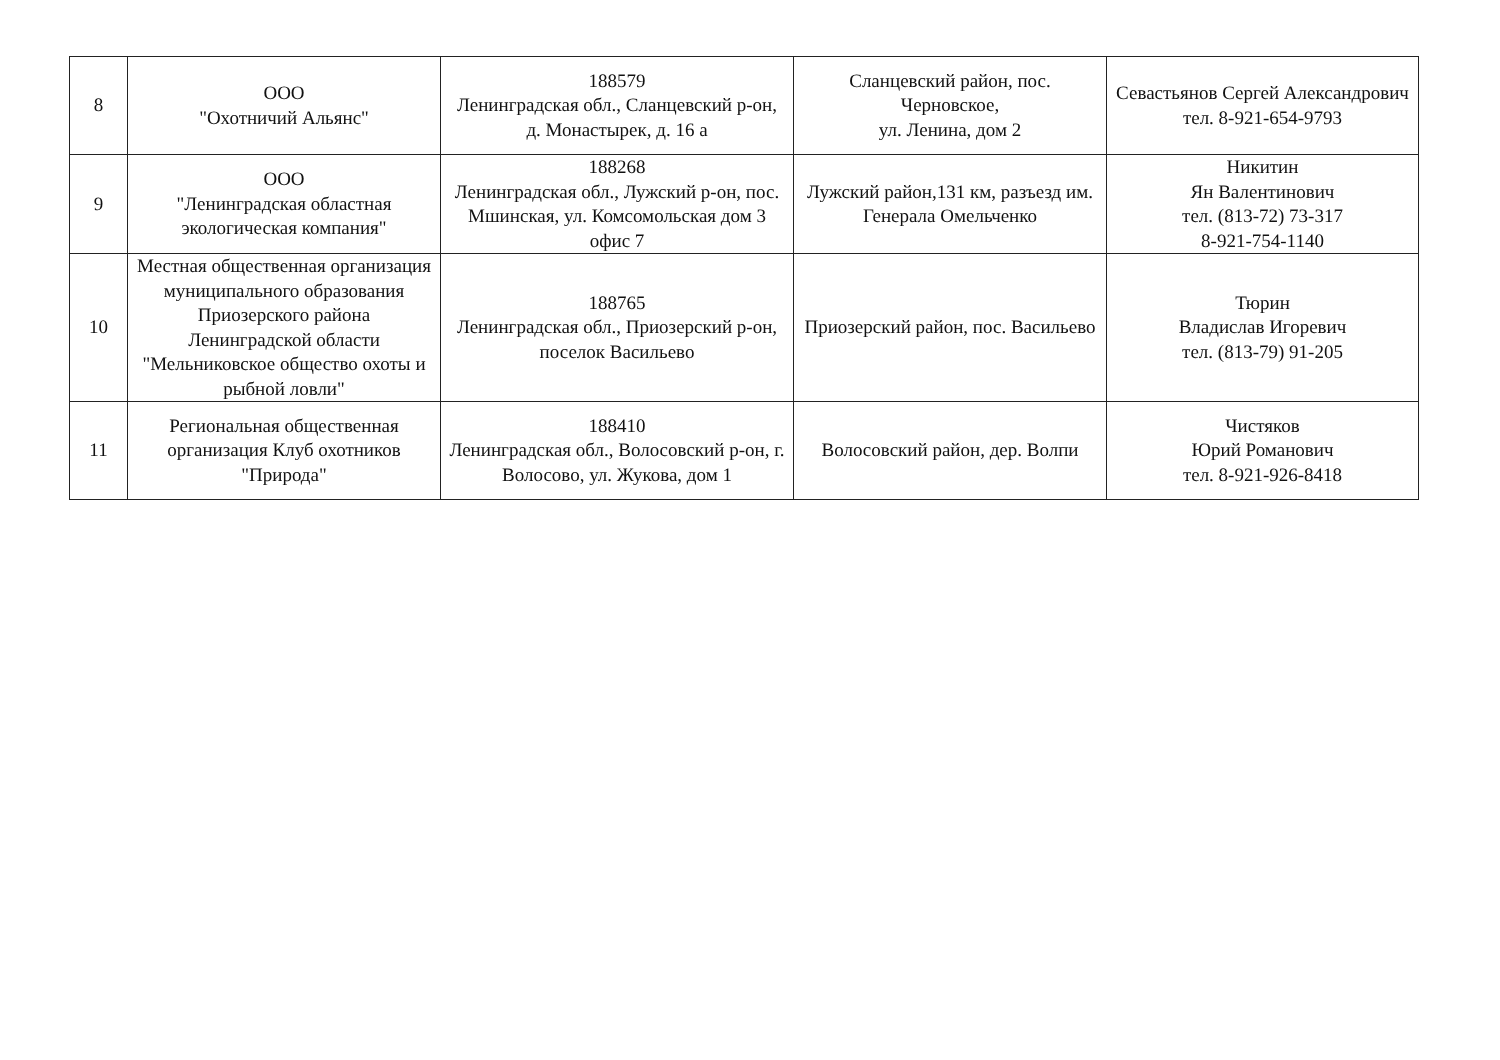| 8 | ООО "Охотничий Альянс" | 188579 Ленинградская обл., Сланцевский р-он, д. Монастырек, д. 16 а | Сланцевский район, пос. Черновское, ул. Ленина, дом 2 | Севастьянов Сергей Александрович тел. 8-921-654-9793 |
| 9 | ООО "Ленинградская областная экологическая компания" | 188268 Ленинградская обл., Лужский р-он, пос. Мшинская, ул. Комсомольская дом 3 офис 7 | Лужский район,131 км, разъезд им. Генерала Омельченко | Никитин Ян Валентинович тел. (813-72) 73-317 8-921-754-1140 |
| 10 | Местная общественная организация муниципального образования Приозерского района Ленинградской области "Мельниковское общество охоты и рыбной ловли" | 188765 Ленинградская обл., Приозерский р-он, поселок Васильево | Приозерский район, пос. Васильево | Тюрин Владислав Игоревич тел. (813-79) 91-205 |
| 11 | Региональная общественная организация Клуб охотников "Природа" | 188410 Ленинградская обл., Волосовский р-он, г. Волосово, ул. Жукова, дом 1 | Волосовский район, дер. Волпи | Чистяков Юрий Романович тел. 8-921-926-8418 |